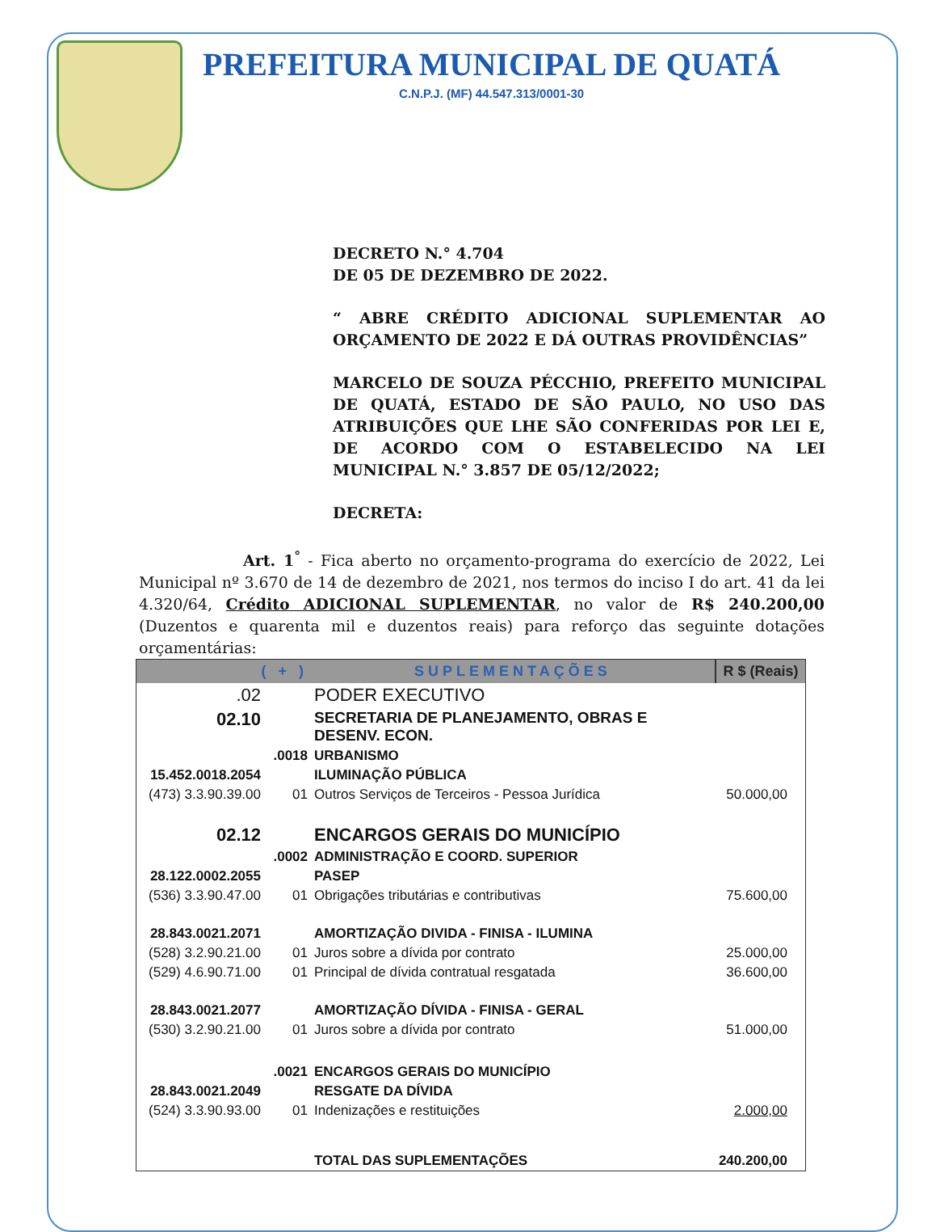PREFEITURA MUNICIPAL DE QUATÁ
C.N.P.J. (MF) 44.547.313/0001-30
DECRETO N.° 4.704
DE 05 DE DEZEMBRO DE 2022.
“ ABRE CRÉDITO ADICIONAL SUPLEMENTAR AO ORÇAMENTO DE 2022 E DÁ OUTRAS PROVIDÊNCIAS”
MARCELO DE SOUZA PÉCCHIO, PREFEITO MUNICIPAL DE QUATÁ, ESTADO DE SÃO PAULO, NO USO DAS ATRIBUIÇÕES QUE LHE SÃO CONFERIDAS POR LEI E, DE ACORDO COM O ESTABELECIDO NA LEI MUNICIPAL N.° 3.857 DE 05/12/2022;
DECRETA:
Art. 1<sup>°</sup> - Fica aberto no orçamento-programa do exercício de 2022, Lei Municipal nº 3.670 de 14 de dezembro de 2021, nos termos do inciso I do art. 41 da lei 4.320/64, Crédito ADICIONAL SUPLEMENTAR, no valor de R$ 240.200,00 (Duzentos e quarenta mil e duzentos reais) para reforço das seguinte dotações orçamentárias:
| ( + ) | | SUPLEMENTAÇÕES | R $ (Reais) |
| --- | --- | --- | --- |
| .02 | | PODER EXECUTIVO | |
| 02.10 | | SECRETARIA DE PLANEJAMENTO, OBRAS E DESENV. ECON. | |
| | .0018 | URBANISMO | |
| 15.452.0018.2054 | | ILUMINAÇÃO PÚBLICA | |
| (473) 3.3.90.39.00 | 01 | Outros Serviços de Terceiros - Pessoa Jurídica | 50.000,00 |
| 02.12 | | ENCARGOS GERAIS DO MUNICÍPIO | |
| | .0002 | ADMINISTRAÇÃO E COORD. SUPERIOR | |
| 28.122.0002.2055 | | PASEP | |
| (536) 3.3.90.47.00 | 01 | Obrigações tributárias e contributivas | 75.600,00 |
| 28.843.0021.2071 | | AMORTIZAÇÃO DIVIDA - FINISA - ILUMINA | |
| (528) 3.2.90.21.00 | 01 | Juros sobre a dívida por contrato | 25.000,00 |
| (529) 4.6.90.71.00 | 01 | Principal de dívida contratual resgatada | 36.600,00 |
| 28.843.0021.2077 | | AMORTIZAÇÃO DÍVIDA - FINISA - GERAL | |
| (530) 3.2.90.21.00 | 01 | Juros sobre a dívida por contrato | 51.000,00 |
| | .0021 | ENCARGOS GERAIS DO MUNICÍPIO | |
| 28.843.0021.2049 | | RESGATE DA DÍVIDA | |
| (524) 3.3.90.93.00 | 01 | Indenizações e restituições | 2.000,00 |
| | | TOTAL DAS SUPLEMENTAÇÕES | 240.200,00 |